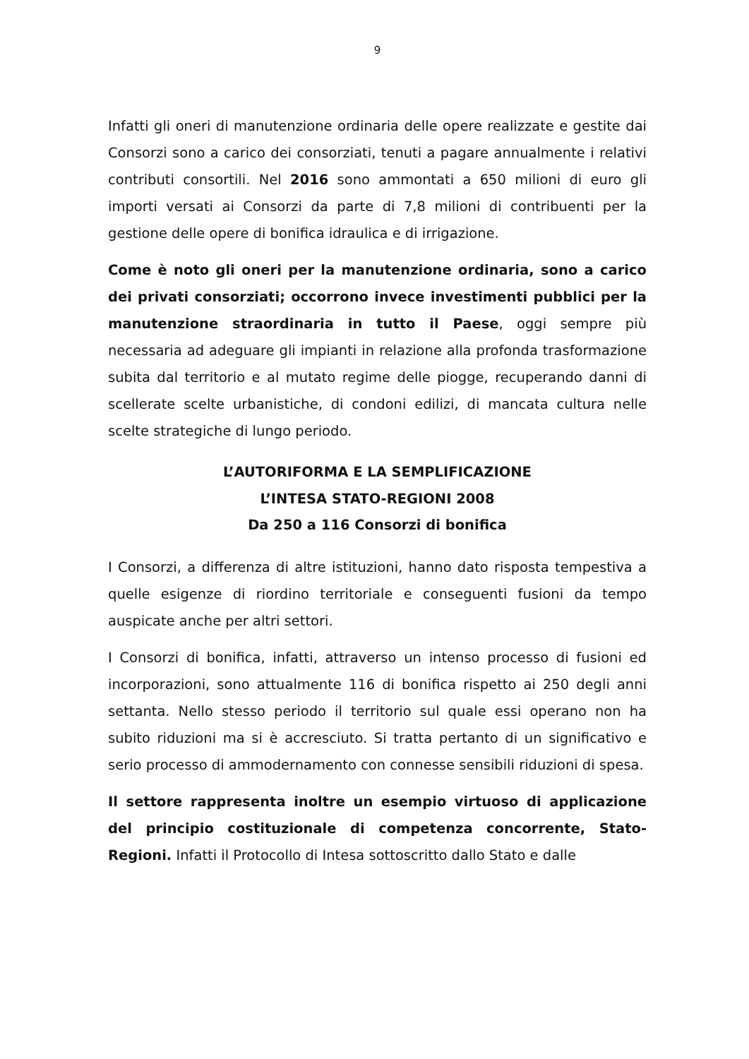9
Infatti gli oneri di manutenzione ordinaria delle opere realizzate e gestite dai Consorzi sono a carico dei consorziati, tenuti a pagare annualmente i relativi contributi consortili. Nel 2016 sono ammontati a 650 milioni di euro gli importi versati ai Consorzi da parte di 7,8 milioni di contribuenti per la gestione delle opere di bonifica idraulica e di irrigazione.
Come è noto gli oneri per la manutenzione ordinaria, sono a carico dei privati consorziati; occorrono invece investimenti pubblici per la manutenzione straordinaria in tutto il Paese, oggi sempre più necessaria ad adeguare gli impianti in relazione alla profonda trasformazione subita dal territorio e al mutato regime delle piogge, recuperando danni di scellerate scelte urbanistiche, di condoni edilizi, di mancata cultura nelle scelte strategiche di lungo periodo.
L’AUTORIFORMA E LA SEMPLIFICAZIONE
L’INTESA STATO-REGIONI 2008
Da 250 a 116 Consorzi di bonifica
I Consorzi, a differenza di altre istituzioni, hanno dato risposta tempestiva a quelle esigenze di riordino territoriale e conseguenti fusioni da tempo auspicate anche per altri settori.
I Consorzi di bonifica, infatti, attraverso un intenso processo di fusioni ed incorporazioni, sono attualmente 116 di bonifica rispetto ai 250 degli anni settanta. Nello stesso periodo il territorio sul quale essi operano non ha subito riduzioni ma si è accresciuto. Si tratta pertanto di un significativo e serio processo di ammodernamento con connesse sensibili riduzioni di spesa.
Il settore rappresenta inoltre un esempio virtuoso di applicazione del principio costituzionale di competenza concorrente, Stato-Regioni. Infatti il Protocollo di Intesa sottoscritto dallo Stato e dalle